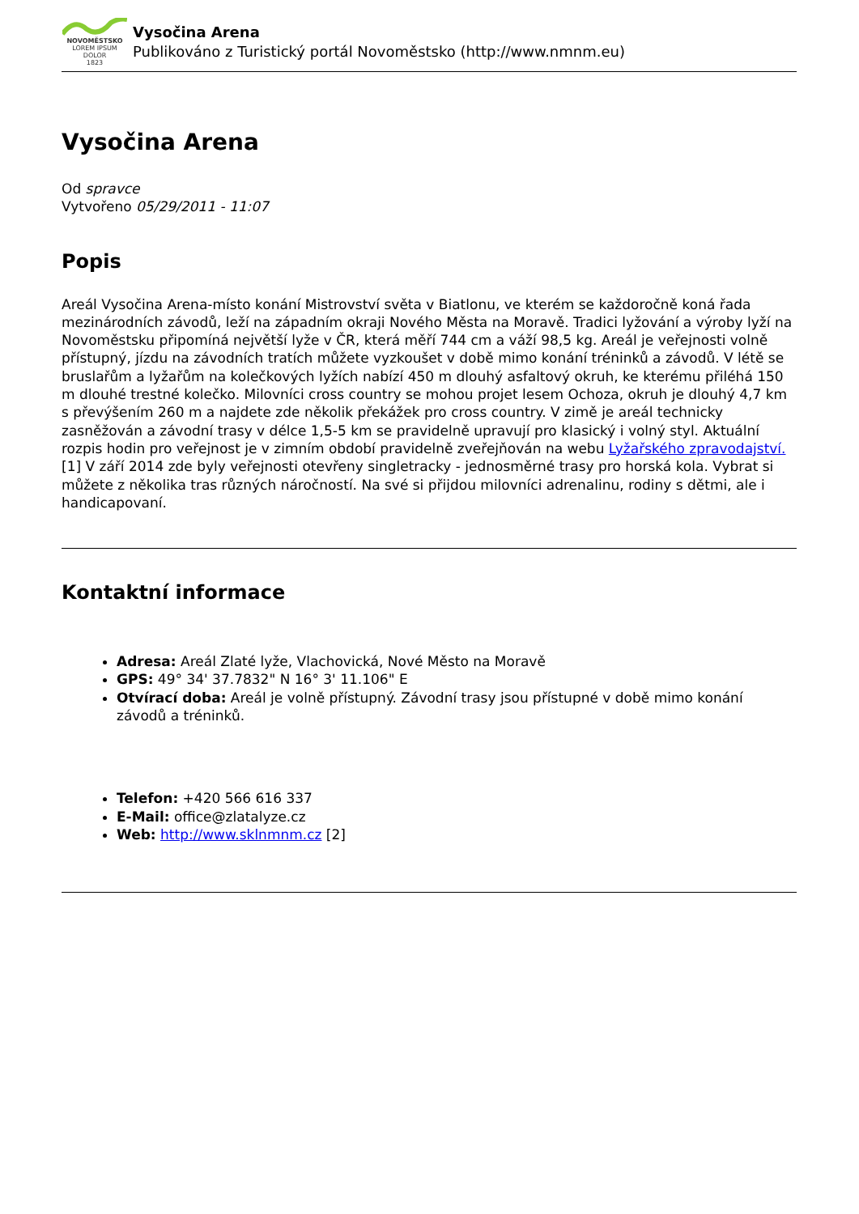NOVOMĚSTSKO
LOREM IPSUM DOLOR
1823
Vysočina Arena
Publikováno z Turistický portál Novoměstsko (http://www.nmnm.eu)
Vysočina Arena
Od spravce
Vytvořeno 05/29/2011 - 11:07
Popis
Areál Vysočina Arena-místo konání Mistrovství světa v Biatlonu, ve kterém se každoročně koná řada mezinárodních závodů, leží na západním okraji Nového Města na Moravě. Tradici lyžování a výroby lyží na Novoměstsku připomíná největší lyže v ČR, která měří 744 cm a váží 98,5 kg. Areál je veřejnosti volně přístupný, jízdu na závodních tratích můžete vyzkoušet v době mimo konání tréninků a závodů. V létě se bruslařům a lyžařům na kolečkových lyžích nabízí 450 m dlouhý asfaltový okruh, ke kterému přiléhá 150 m dlouhé trestné kolečko. Milovníci cross country se mohou projet lesem Ochoza, okruh je dlouhý 4,7 km s převýšením 260 m a najdete zde několik překážek pro cross country. V zimě je areál technicky zasněžován a závodní trasy v délce 1,5-5 km se pravidelně upravují pro klasický i volný styl. Aktuální rozpis hodin pro veřejnost je v zimním období pravidelně zveřejňován na webu Lyžařského zpravodajství. [1] V září 2014 zde byly veřejnosti otevřeny singletracky - jednosměrné trasy pro horská kola. Vybrat si můžete z několika tras různých náročností. Na své si přijdou milovníci adrenalinu, rodiny s dětmi, ale i handicapovaní.
Kontaktní informace
Adresa: Areál Zlaté lyže, Vlachovická, Nové Město na Moravě
GPS: 49° 34' 37.7832" N 16° 3' 11.106" E
Otvírací doba: Areál je volně přístupný. Závodní trasy jsou přístupné v době mimo konání závodů a tréninků.
Telefon: +420 566 616 337
E-Mail: office@zlatalyze.cz
Web: http://www.sklnmnm.cz [2]